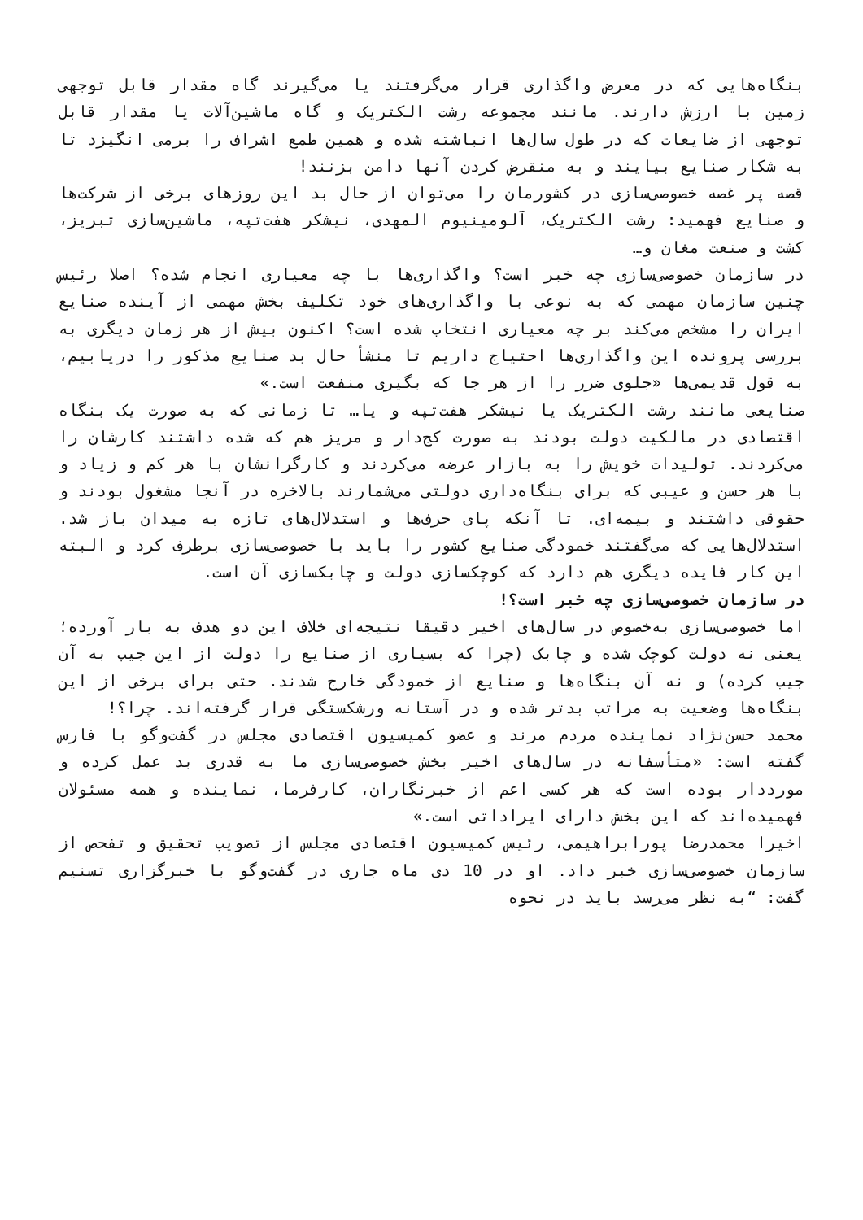بنگاه‌هایی که در معرض واگذاری قرار می‌گرفتند یا می‌گیرند گاه مقدار قابل توجهی زمین با ارزش دارند. مانند مجموعه رشت الکتریک و گاه ماشین‌آلات یا مقدار قابل توجهی از ضایعات که در طول سال‌ها انباشته شده و همین طمع اشراف را برمی انگیزد تا به شکار صنایع بیایند و به منقرض کردن آنها دامن بزنند!
قصه پر غصه خصوصی‌سازی در کشورمان را می‌توان از حال بد این روزهای برخی از شرکت‌ها و صنایع فهمید: رشت الکتریک، آلومینیوم المهدی، نیشکر هفت‌تپه، ماشین‌سازی تبریز، کشت و صنعت مغان و…
در سازمان خصوصی‌سازی چه خبر است؟ واگذاری‌ها با چه معیاری انجام شده؟ اصلا رئیس چنین سازمان مهمی که به نوعی با واگذاری‌های خود تکلیف بخش مهمی از آینده صنایع ایران را مشخص می‌کند بر چه معیاری انتخاب شده است؟ اکنون بیش از هر زمان دیگری به بررسی پرونده این واگذاری‌ها احتیاج داریم تا منشأ حال بد صنایع مذکور را دریابیم، به قول قدیمی‌ها «جلوی ضرر را از هر جا که بگیری منفعت است.»
صنایعی مانند رشت الکتریک یا نیشکر هفت‌تپه و یا… تا زمانی که به صورت یک بنگاه اقتصادی در مالکیت دولت بودند به صورت کج‌دار و مریز هم که شده داشتند کارشان را می‌کردند. تولیدات خویش را به بازار عرضه می‌کردند و کارگرانشان با هر کم و زیاد و با هر حسن و عیبی که برای بنگاه‌داری دولتی می‌شمارند بالاخره در آنجا مشغول بودند و حقوقی داشتند و بیمه‌ای. تا آنکه پای حرف‌ها و استدلال‌های تازه به میدان باز شد. استدلال‌هایی که می‌گفتند خمودگی صنایع کشور را باید با خصوصی‌سازی برطرف کرد و البته این کار فایده دیگری هم دارد که کوچکسازی دولت و چابکسازی آن است.
در سازمان خصوصی‌سازی چه خبر است؟!
اما خصوصی‌سازی به‌خصوص در سال‌های اخیر دقیقا نتیجه‌ای خلاف این دو هدف به بار آورده؛ یعنی نه دولت کوچک شده و چابک (چرا که بسیاری از صنایع را دولت از این جیب به آن جیب کرده) و نه آن بنگاه‌ها و صنایع از خمودگی خارج شدند. حتی برای برخی از این بنگاه‌ها وضعیت به مراتب بدتر شده و در آستانه ورشکستگی قرار گرفته‌اند. چرا؟!
محمد حسن‌نژاد نماینده مردم مرند و عضو کمیسیون اقتصادی مجلس در گفت‌وگو با فارس گفته است: «متأسفانه در سال‌های اخیر بخش خصوصی‌سازی ما به قدری بد عمل کرده و مورددار بوده است که هر کسی اعم از خبرنگاران، کارفرما، نماینده و همه مسئولان فهمیده‌اند که این بخش دارای ایراداتی است.»
اخیرا محمدرضا پورابراهیمی، رئیس کمیسیون اقتصادی مجلس از تصویب تحقیق و تفحص از سازمان خصوصی‌سازی خبر داد. او در 10 دی ماه جاری در گفت‌وگو با خبرگزاری تسنیم گفت: “به نظر می‌رسد باید در نحوه